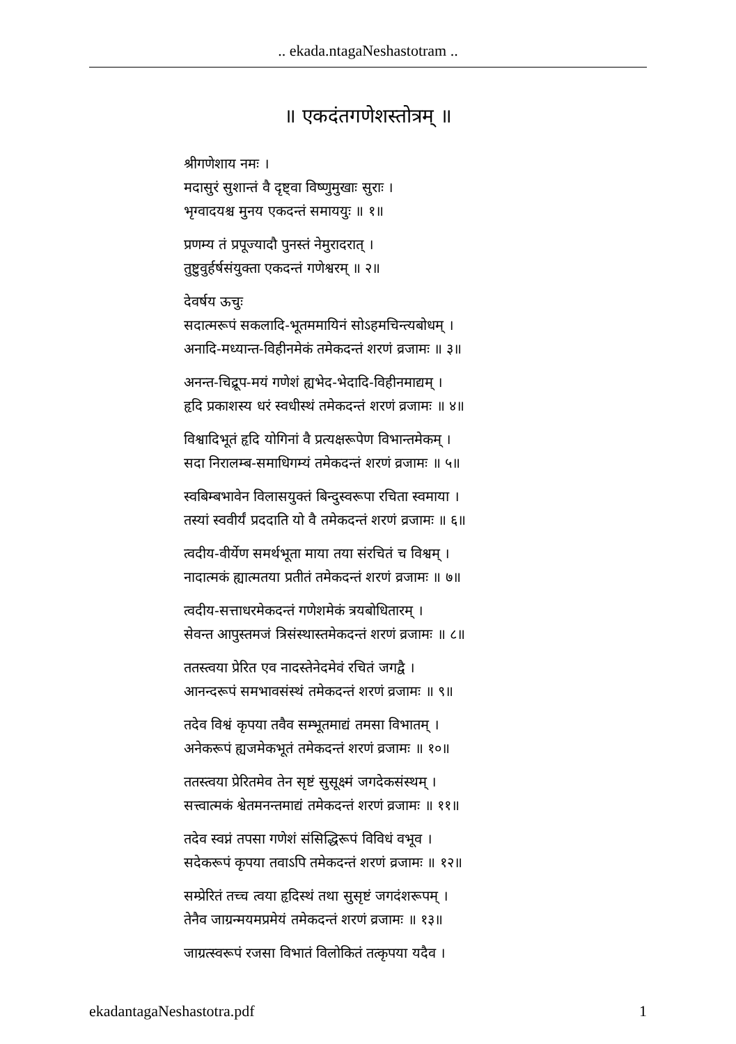.. ekada.ntagaNeshastotram ..
॥ एकदंतगणेशस्तोत्रम् ॥
श्रीगणेशाय नमः ।
मदासुरं सुशान्तं वै दृष्ट्वा विष्णुमुखाः सुराः ।
भृग्वादयश्च मुनय एकदन्तं समाययुः ॥ १॥
प्रणम्य तं प्रपूज्यादौ पुनस्तं नेमुरादरात् ।
तुष्टुवुर्हर्षसंयुक्ता एकदन्तं गणेश्वरम् ॥ २॥
देवर्षय ऊचुः
सदात्मरूपं सकलादि-भूतममायिनं सोऽहमचिन्त्यबोधम् ।
अनादि-मध्यान्त-विहीनमेकं तमेकदन्तं शरणं व्रजामः ॥ ३॥
अनन्त-चिद्रूप-मयं गणेशं ह्यभेद-भेदादि-विहीनमाद्यम् ।
हृदि प्रकाशस्य धरं स्वधीस्थं तमेकदन्तं शरणं व्रजामः ॥ ४॥
विश्वादिभूतं हृदि योगिनां वै प्रत्यक्षरूपेण विभान्तमेकम् ।
सदा निरालम्ब-समाधिगम्यं तमेकदन्तं शरणं व्रजामः ॥ ५॥
स्वबिम्बभावेन विलासयुक्तं बिन्दुस्वरूपा रचिता स्वमाया ।
तस्यां स्ववीर्यं प्रददाति यो वै तमेकदन्तं शरणं व्रजामः ॥ ६॥
त्वदीय-वीर्येण समर्थभूता माया तया संरचितं च विश्वम् ।
नादात्मकं ह्यात्मतया प्रतीतं तमेकदन्तं शरणं व्रजामः ॥ ७॥
त्वदीय-सत्ताधरमेकदन्तं गणेशमेकं त्रयबोधितारम् ।
सेवन्त आपुस्तमजं त्रिसंस्थास्तमेकदन्तं शरणं व्रजामः ॥ ८॥
ततस्त्वया प्रेरित एव नादस्तेनेदमेवं रचितं जगद्वै ।
आनन्दरूपं समभावसंस्थं तमेकदन्तं शरणं व्रजामः ॥ ९॥
तदेव विश्वं कृपया तवैव सम्भूतमाद्यं तमसा विभातम् ।
अनेकरूपं ह्यजमेकभूतं तमेकदन्तं शरणं व्रजामः ॥ १०॥
ततस्त्वया प्रेरितमेव तेन सृष्टं सुसूक्ष्मं जगदेकसंस्थम् ।
सत्त्वात्मकं श्वेतमनन्तमाद्यं तमेकदन्तं शरणं व्रजामः ॥ ११॥
तदेव स्वप्नं तपसा गणेशं संसिद्धिरूपं विविधं वभूव ।
सदेकरूपं कृपया तवाऽपि तमेकदन्तं शरणं व्रजामः ॥ १२॥
सम्प्रेरितं तच्च त्वया हृदिस्थं तथा सुसृष्टं जगदंशरूपम् ।
तेनैव जाग्रन्मयमप्रमेयं तमेकदन्तं शरणं व्रजामः ॥ १३॥
जाग्रत्स्वरूपं रजसा विभातं विलोकितं तत्कृपया यदैव ।
ekadantagaNeshastotra.pdf 1